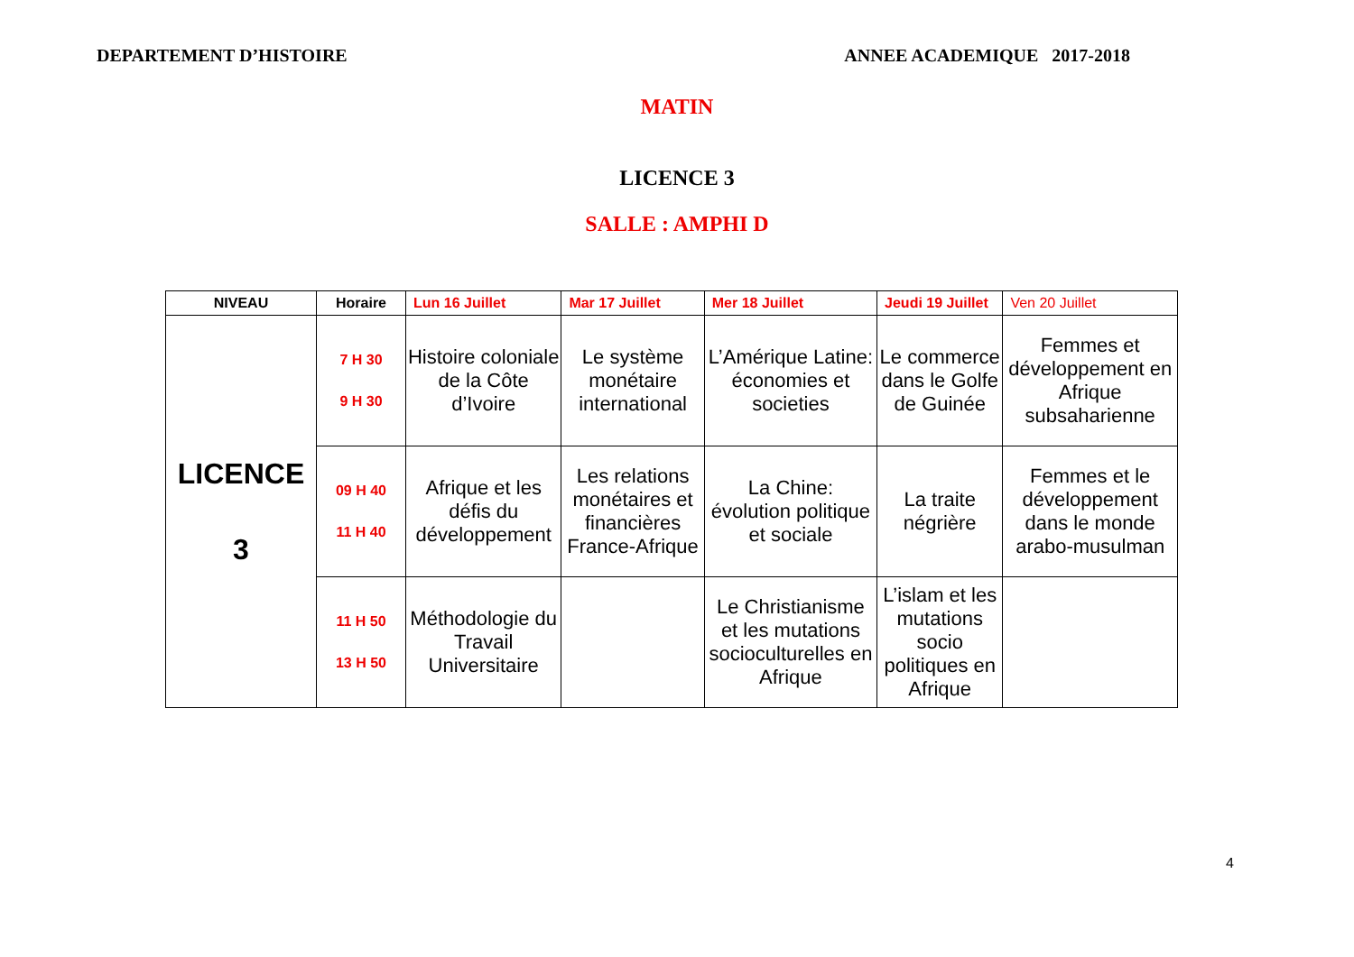DEPARTEMENT D’HISTOIRE ANNEE ACADEMIQUE 2017-2018
MATIN
LICENCE 3
SALLE : AMPHI D
| NIVEAU | Horaire | Lun 16 Juillet | Mar 17 Juillet | Mer 18 Juillet | Jeudi 19 Juillet | Ven 20 Juillet |
| --- | --- | --- | --- | --- | --- | --- |
| LICENCE 3 | 7 H 30 9 H 30 | Histoire coloniale de la Côte d’Ivoire | Le système monétaire international | L’Amérique Latine: économies et societies | Le commerce dans le Golfe de Guinée | Femmes et développement en Afrique subsaharienne |
| | 09 H 40 11 H 40 | Afrique et les défis du développement | Les relations monétaires et financières France-Afrique | La Chine: évolution politique et sociale | La traite négrière | Femmes et le développement dans le monde arabo-musulman |
| | 11 H 50 13 H 50 | Méthodologie du Travail Universitaire | | Le Christianisme et les mutations socioculturelles en Afrique | L’islam et les mutations socio politiques en Afrique | |
4